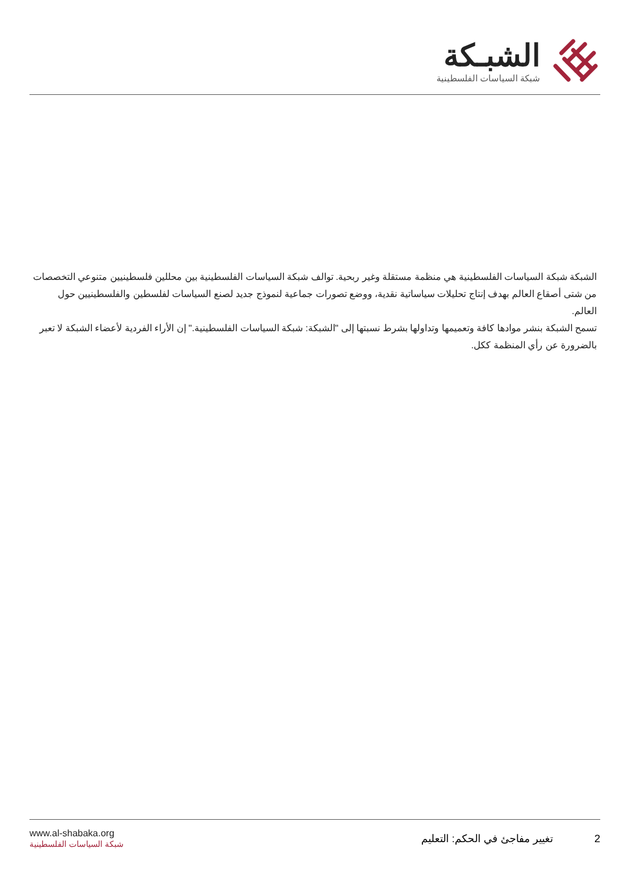الشبـكة
شبكة السياسات الفلسطينية
الشبكة شبكة السياسات الفلسطينية هي منظمة مستقلة وغير ربحية. توالف شبكة السياسات الفلسطينية بين محللين فلسطينيين متنوعي التخصصات من شتى أصقاع العالم بهدف إنتاج تحليلات سياساتية نقدية، ووضع تصورات جماعية لنموذج جديد لصنع السياسات لفلسطين والفلسطينيين حول العالم.
تسمح الشبكة بنشر موادها كافة وتعميمها وتداولها بشرط نسبتها إلى "الشبكة: شبكة السياسات الفلسطينية." إن الأراء الفردية لأعضاء الشبكة لا تعبر بالضرورة عن رأي المنظمة ككل.
www.al-shabaka.org
شبكة السياسات الفلسطينية
2 تغيير مفاجئ في الحكم: التعليم